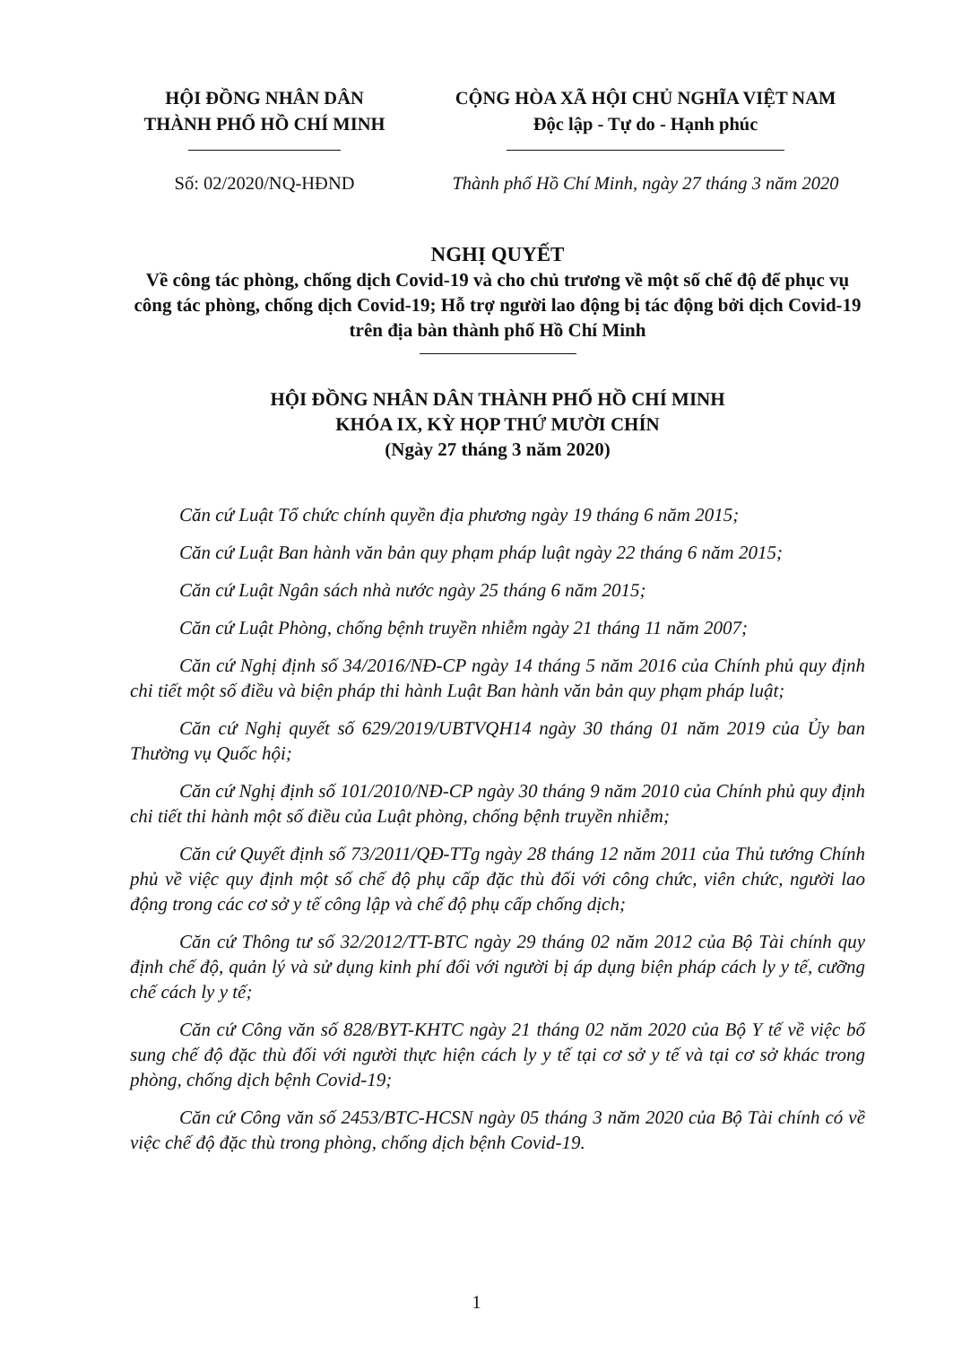HỘI ĐỒNG NHÂN DÂN
THÀNH PHỐ HỒ CHÍ MINH
Số: 02/2020/NQ-HĐND
CỘNG HÒA XÃ HỘI CHỦ NGHĨA VIỆT NAM
Độc lập - Tự do - Hạnh phúc
Thành phố Hồ Chí Minh, ngày 27 tháng 3 năm 2020
NGHỊ QUYẾT
Về công tác phòng, chống dịch Covid-19 và cho chủ trương về một số chế độ để phục vụ công tác phòng, chống dịch Covid-19; Hỗ trợ người lao động bị tác động bởi dịch Covid-19 trên địa bàn thành phố Hồ Chí Minh
HỘI ĐỒNG NHÂN DÂN THÀNH PHỐ HỒ CHÍ MINH
KHÓA IX, KỲ HỌP THỨ MƯỜI CHÍN
(Ngày 27 tháng 3 năm 2020)
Căn cứ Luật Tổ chức chính quyền địa phương ngày 19 tháng 6 năm 2015;
Căn cứ Luật Ban hành văn bản quy phạm pháp luật ngày 22 tháng 6 năm 2015;
Căn cứ Luật Ngân sách nhà nước ngày 25 tháng 6 năm 2015;
Căn cứ Luật Phòng, chống bệnh truyền nhiễm ngày 21 tháng 11 năm 2007;
Căn cứ Nghị định số 34/2016/NĐ-CP ngày 14 tháng 5 năm 2016 của Chính phủ quy định chi tiết một số điều và biện pháp thi hành Luật Ban hành văn bản quy phạm pháp luật;
Căn cứ Nghị quyết số 629/2019/UBTVQH14 ngày 30 tháng 01 năm 2019 của Ủy ban Thường vụ Quốc hội;
Căn cứ Nghị định số 101/2010/NĐ-CP ngày 30 tháng 9 năm 2010 của Chính phủ quy định chi tiết thi hành một số điều của Luật phòng, chống bệnh truyền nhiễm;
Căn cứ Quyết định số 73/2011/QĐ-TTg ngày 28 tháng 12 năm 2011 của Thủ tướng Chính phủ về việc quy định một số chế độ phụ cấp đặc thù đối với công chức, viên chức, người lao động trong các cơ sở y tế công lập và chế độ phụ cấp chống dịch;
Căn cứ Thông tư số 32/2012/TT-BTC ngày 29 tháng 02 năm 2012 của Bộ Tài chính quy định chế độ, quản lý và sử dụng kinh phí đối với người bị áp dụng biện pháp cách ly y tế, cưỡng chế cách ly y tế;
Căn cứ Công văn số 828/BYT-KHTC ngày 21 tháng 02 năm 2020 của Bộ Y tế về việc bổ sung chế độ đặc thù đối với người thực hiện cách ly y tế tại cơ sở y tế và tại cơ sở khác trong phòng, chống dịch bệnh Covid-19;
Căn cứ Công văn số 2453/BTC-HCSN ngày 05 tháng 3 năm 2020 của Bộ Tài chính có về việc chế độ đặc thù trong phòng, chống dịch bệnh Covid-19.
1